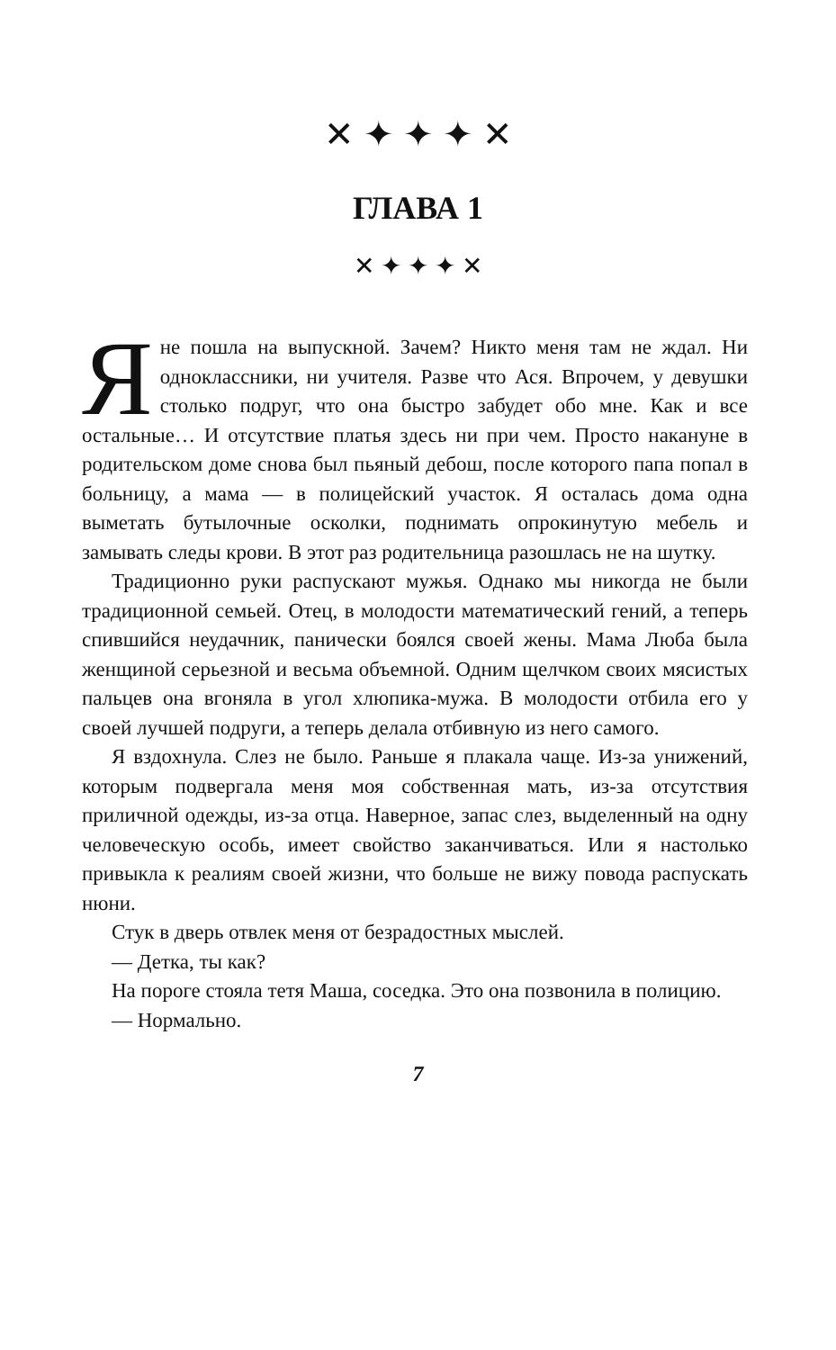✕ ✦ ✦ ✦ ✕
ГЛАВА 1
✕ ✦ ✦ ✦ ✕
Яне пошла на выпускной. Зачем? Никто меня там не ждал. Ни одноклассники, ни учителя. Разве что Ася. Впрочем, у девушки столько подруг, что она быстро забудет обо мне. Как и все остальные… И отсутствие платья здесь ни при чем. Просто накануне в родительском доме снова был пьяный дебош, после которого папа попал в больницу, а мама — в полицейский участок. Я осталась дома одна выметать бутылочные осколки, поднимать опрокинутую мебель и замывать следы крови. В этот раз родительница разошлась не на шутку.
Традиционно руки распускают мужья. Однако мы никогда не были традиционной семьей. Отец, в молодости математический гений, а теперь спившийся неудачник, панически боялся своей жены. Мама Люба была женщиной серьезной и весьма объемной. Одним щелчком своих мясистых пальцев она вгоняла в угол хлюпика-мужа. В молодости отбила его у своей лучшей подруги, а теперь делала отбивную из него самого.
Я вздохнула. Слез не было. Раньше я плакала чаще. Из-за унижений, которым подвергала меня моя собственная мать, из-за отсутствия приличной одежды, из-за отца. Наверное, запас слез, выделенный на одну человеческую особь, имеет свойство заканчиваться. Или я настолько привыкла к реалиям своей жизни, что больше не вижу повода распускать нюни.
Стук в дверь отвлек меня от безрадостных мыслей.
— Детка, ты как?
На пороге стояла тетя Маша, соседка. Это она позвонила в полицию.
— Нормально.
7